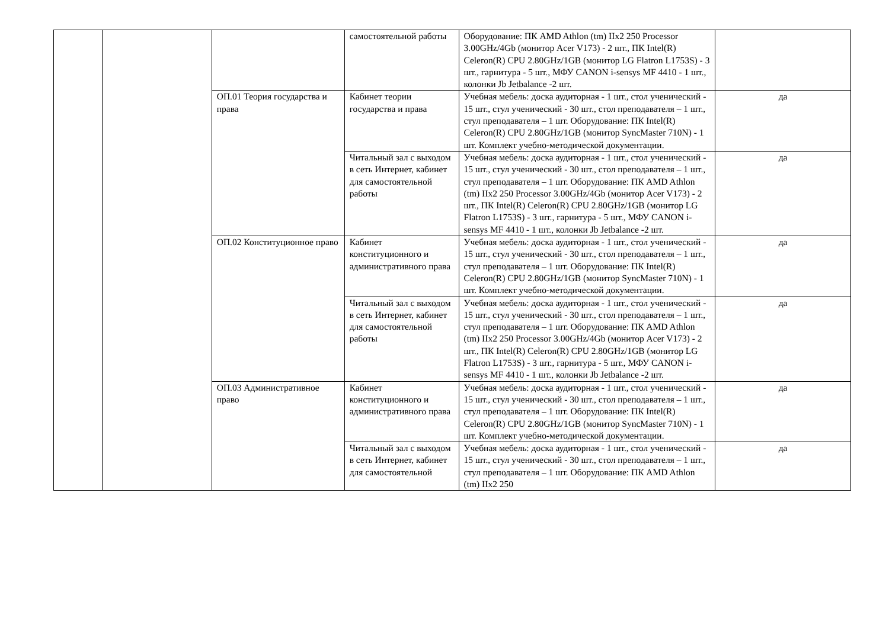| | | | самостоятельной работы | Оборудование: ПК AMD Athlon (tm) IIx2 250 Processor 3.00GHz/4Gb (монитор Acer V173) - 2 шт., ПК Intel(R) Celeron(R) CPU 2.80GHz/1GB (монитор LG Flatron L1753S) - 3 шт., гарнитура - 5 шт., МФУ CANON i-sensys MF 4410 - 1 шт., колонки Jb Jetbalance -2 шт. | |
| | | ОП.01 Теория государства и права | Кабинет теории государства и права | Учебная мебель: доска аудиторная - 1 шт., стол ученический - 15 шт., стул ученический - 30 шт., стол преподавателя – 1 шт., стул преподавателя – 1 шт. Оборудование: ПК Intel(R) Celeron(R) CPU 2.80GHz/1GB (монитор SyncMaster 710N) - 1 шт. Комплект учебно-методической документации. | да |
| | | | Читальный зал с выходом в сеть Интернет, кабинет для самостоятельной работы | Учебная мебель: доска аудиторная - 1 шт., стол ученический - 15 шт., стул ученический - 30 шт., стол преподавателя – 1 шт., стул преподавателя – 1 шт. Оборудование: ПК AMD Athlon (tm) IIx2 250 Processor 3.00GHz/4Gb (монитор Acer V173) - 2 шт., ПК Intel(R) Celeron(R) CPU 2.80GHz/1GB (монитор LG Flatron L1753S) - 3 шт., гарнитура - 5 шт., МФУ CANON i-sensys MF 4410 - 1 шт., колонки Jb Jetbalance -2 шт. | да |
| | | ОП.02 Конституционное право | Кабинет конституционного и административного права | Учебная мебель: доска аудиторная - 1 шт., стол ученический - 15 шт., стул ученический - 30 шт., стол преподавателя – 1 шт., стул преподавателя – 1 шт. Оборудование: ПК Intel(R) Celeron(R) CPU 2.80GHz/1GB (монитор SyncMaster 710N) - 1 шт. Комплект учебно-методической документации. | да |
| | | | Читальный зал с выходом в сеть Интернет, кабинет для самостоятельной работы | Учебная мебель: доска аудиторная - 1 шт., стол ученический - 15 шт., стул ученический - 30 шт., стол преподавателя – 1 шт., стул преподавателя – 1 шт. Оборудование: ПК AMD Athlon (tm) IIx2 250 Processor 3.00GHz/4Gb (монитор Acer V173) - 2 шт., ПК Intel(R) Celeron(R) CPU 2.80GHz/1GB (монитор LG Flatron L1753S) - 3 шт., гарнитура - 5 шт., МФУ CANON i-sensys MF 4410 - 1 шт., колонки Jb Jetbalance -2 шт. | да |
| | | ОП.03 Административное право | Кабинет конституционного и административного права | Учебная мебель: доска аудиторная - 1 шт., стол ученический - 15 шт., стул ученический - 30 шт., стол преподавателя – 1 шт., стул преподавателя – 1 шт. Оборудование: ПК Intel(R) Celeron(R) CPU 2.80GHz/1GB (монитор SyncMaster 710N) - 1 шт. Комплект учебно-методической документации. | да |
| | | | Читальный зал с выходом в сеть Интернет, кабинет для самостоятельной | Учебная мебель: доска аудиторная - 1 шт., стол ученический - 15 шт., стул ученический - 30 шт., стол преподавателя – 1 шт., стул преподавателя – 1 шт. Оборудование: ПК AMD Athlon (tm) IIx2 250 | да |